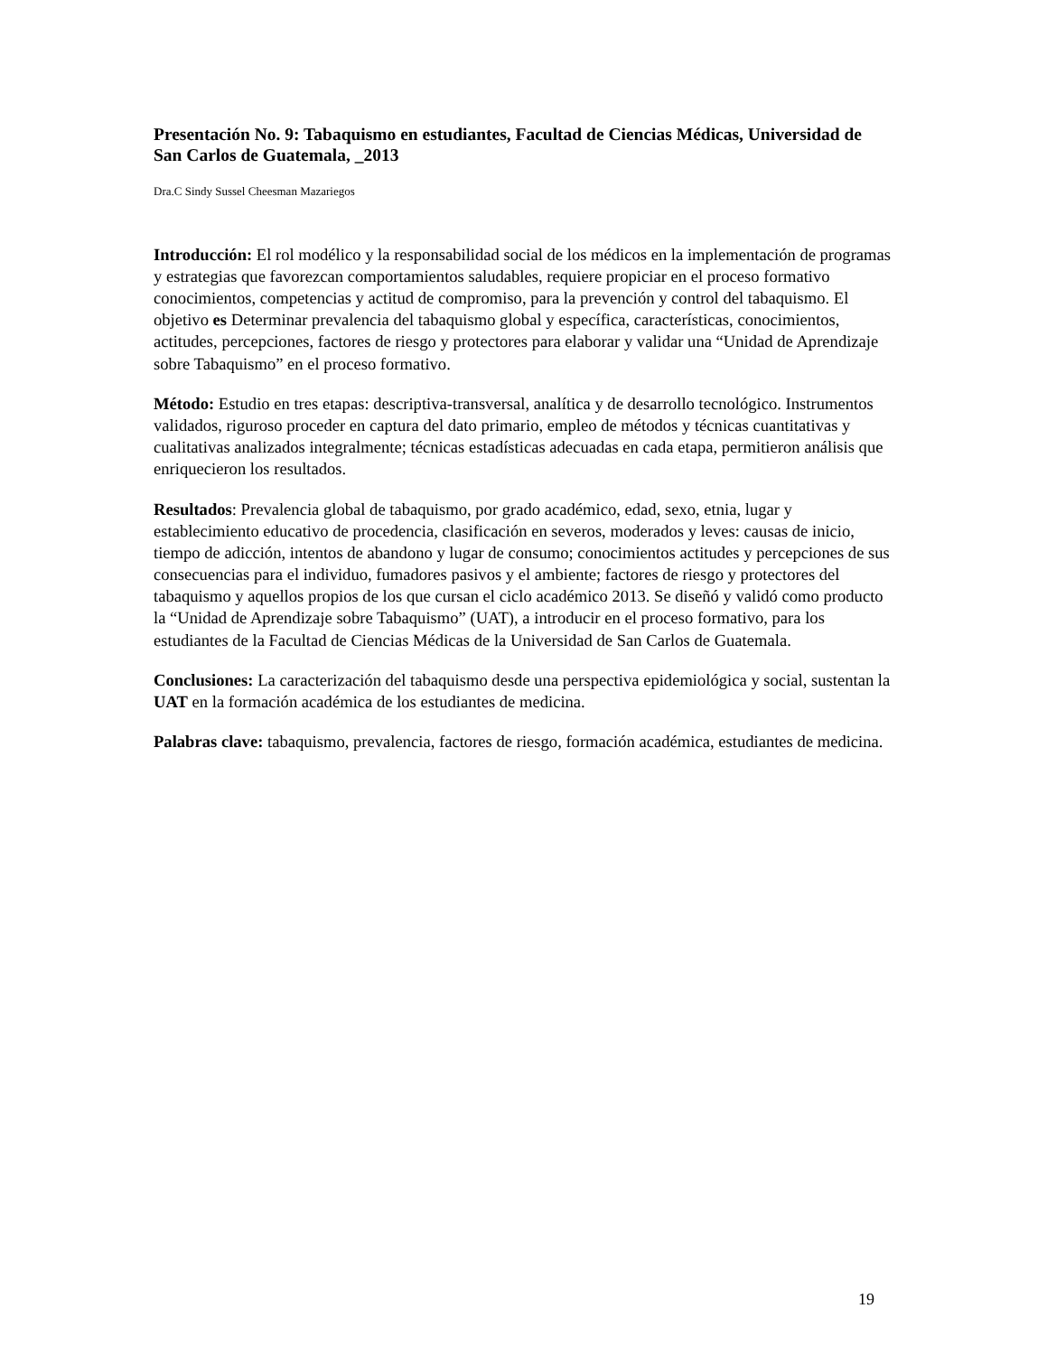Presentación No. 9: Tabaquismo en estudiantes, Facultad de Ciencias Médicas, Universidad de San Carlos de Guatemala, _2013
Dra.C Sindy Sussel Cheesman Mazariegos
Introducción: El rol modélico y la responsabilidad social de los médicos en la implementación de programas y estrategias que favorezcan comportamientos saludables, requiere propiciar en el proceso formativo conocimientos, competencias y actitud de compromiso, para la prevención y control del tabaquismo. El objetivo es Determinar prevalencia del tabaquismo global y específica, características, conocimientos, actitudes, percepciones, factores de riesgo y protectores para elaborar y validar una “Unidad de Aprendizaje sobre Tabaquismo” en el proceso formativo.
Método: Estudio en tres etapas: descriptiva-transversal, analítica y de desarrollo tecnológico. Instrumentos validados, riguroso proceder en captura del dato primario, empleo de métodos y técnicas cuantitativas y cualitativas analizados integralmente; técnicas estadísticas adecuadas en cada etapa, permitieron análisis que enriquecieron los resultados.
Resultados: Prevalencia global de tabaquismo, por grado académico, edad, sexo, etnia, lugar y establecimiento educativo de procedencia, clasificación en severos, moderados y leves: causas de inicio, tiempo de adicción, intentos de abandono y lugar de consumo; conocimientos actitudes y percepciones de sus consecuencias para el individuo, fumadores pasivos y el ambiente; factores de riesgo y protectores del tabaquismo y aquellos propios de los que cursan el ciclo académico 2013. Se diseñó y validó como producto la “Unidad de Aprendizaje sobre Tabaquismo” (UAT), a introducir en el proceso formativo, para los estudiantes de la Facultad de Ciencias Médicas de la Universidad de San Carlos de Guatemala.
Conclusiones: La caracterización del tabaquismo desde una perspectiva epidemiológica y social, sustentan la UAT en la formación académica de los estudiantes de medicina.
Palabras clave: tabaquismo, prevalencia, factores de riesgo, formación académica, estudiantes de medicina.
19